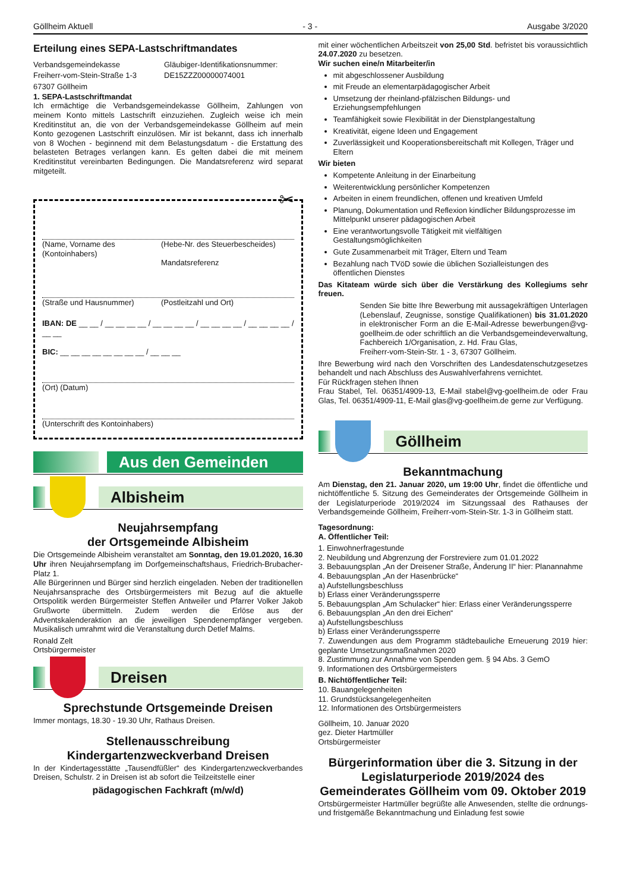Göllheim Aktuell - 3 - Ausgabe 3/2020
Erteilung eines SEPA-Lastschriftmandates
Verbandsgemeindekasse
Freiherr-vom-Stein-Straße 1-3
67307 Göllheim
Gläubiger-Identifikationsnummer:
DE15ZZZ00000074001
1. SEPA-Lastschriftmandat
Ich ermächtige die Verbandsgemeindekasse Göllheim, Zahlungen von meinem Konto mittels Lastschrift einzuziehen. Zugleich weise ich mein Kreditinstitut an, die von der Verbandsgemeindekasse Göllheim auf mein Konto gezogenen Lastschrift einzulösen. Mir ist bekannt, dass ich innerhalb von 8 Wochen - beginnend mit dem Belastungsdatum - die Erstattung des belasteten Betrages verlangen kann. Es gelten dabei die mit meinem Kreditinstitut vereinbarten Bedingungen. Die Mandatsreferenz wird separat mitgeteilt.
✂
(Name, Vorname des (Kontoinhabers)
(Hebe-Nr. des Steuerbescheides)
Mandatsreferenz
(Straße und Hausnummer) (Postleitzahl und Ort)
IBAN: DE __ __ / __ __ __ __ / __ __ __ __ / __ __ __ __ / __ __ __ __ / __ __
BIC: __ __ __ __ __ __ __ __ / __ __ __
(Ort) (Datum)
(Unterschrift des Kontoinhabers)
Aus den Gemeinden
Albisheim
Neujahrsempfang
der Ortsgemeinde Albisheim
Die Ortsgemeinde Albisheim veranstaltet am Sonntag, den 19.01.2020, 16.30 Uhr ihren Neujahrsempfang im Dorfgemeinschaftshaus, Friedrich-Brubacher-Platz 1.
Alle Bürgerinnen und Bürger sind herzlich eingeladen. Neben der traditionellen Neujahrsansprache des Ortsbürgermeisters mit Bezug auf die aktuelle Ortspolitik werden Bürgermeister Steffen Antweiler und Pfarrer Volker Jakob Grußworte übermitteln. Zudem werden die Erlöse aus der Adventskalenderaktion an die jeweiligen Spendenempfänger vergeben. Musikalisch umrahmt wird die Veranstaltung durch Detlef Malms.
Ronald Zelt
Ortsbürgermeister
Dreisen
Sprechstunde Ortsgemeinde Dreisen
Immer montags, 18.30 - 19.30 Uhr, Rathaus Dreisen.
Stellenausschreibung
Kindergartenzweckverband Dreisen
In der Kindertagesstätte „Tausendfüßler“ des Kindergartenzweckverbandes Dreisen, Schulstr. 2 in Dreisen ist ab sofort die Teilzeitstelle einer
pädagogischen Fachkraft (m/w/d)
mit einer wöchentlichen Arbeitszeit von 25,00 Std. befristet bis voraussichtlich 24.07.2020 zu besetzen.
Wir suchen eine/n Mitarbeiter/in
mit abgeschlossener Ausbildung
mit Freude an elementarpädagogischer Arbeit
Umsetzung der rheinland-pfälzischen Bildungs- und Erziehungsempfehlungen
Teamfähigkeit sowie Flexibilität in der Dienstplangestaltung
Kreativität, eigene Ideen und Engagement
Zuverlässigkeit und Kooperationsbereitschaft mit Kollegen, Träger und Eltern
Wir bieten
Kompetente Anleitung in der Einarbeitung
Weiterentwicklung persönlicher Kompetenzen
Arbeiten in einem freundlichen, offenen und kreativen Umfeld
Planung, Dokumentation und Reflexion kindlicher Bildungsprozesse im Mittelpunkt unserer pädagogischen Arbeit
Eine verantwortungsvolle Tätigkeit mit vielfältigen Gestaltungsmöglichkeiten
Gute Zusammenarbeit mit Träger, Eltern und Team
Bezahlung nach TVöD sowie die üblichen Sozialleistungen des öffentlichen Dienstes
Das Kitateam würde sich über die Verstärkung des Kollegiums sehr freuen.
Senden Sie bitte Ihre Bewerbung mit aussagekräftigen Unterlagen (Lebenslauf, Zeugnisse, sonstige Qualifikationen) bis 31.01.2020 in elektronischer Form an die E-Mail-Adresse bewerbungen@vg-goellheim.de oder schriftlich an die Verbandsgemeindeverwaltung, Fachbereich 1/Organisation, z. Hd. Frau Glas,
Freiherr-vom-Stein-Str. 1 - 3, 67307 Göllheim.
Ihre Bewerbung wird nach den Vorschriften des Landesdatenschutzgesetzes behandelt und nach Abschluss des Auswahlverfahrens vernichtet.
Für Rückfragen stehen Ihnen
Frau Stabel, Tel. 06351/4909-13, E-Mail stabel@vg-goellheim.de oder Frau Glas, Tel. 06351/4909-11, E-Mail glas@vg-goellheim.de gerne zur Verfügung.
Göllheim
Bekanntmachung
Am Dienstag, den 21. Januar 2020, um 19:00 Uhr, findet die öffentliche und nichtöffentliche 5. Sitzung des Gemeinderates der Ortsgemeinde Göllheim in der Legislaturperiode 2019/2024 im Sitzungssaal des Rathauses der Verbandsgemeinde Göllheim, Freiherr-vom-Stein-Str. 1-3 in Göllheim statt.
Tagesordnung:
A. Öffentlicher Teil:
1. Einwohnerfragestunde
2. Neubildung und Abgrenzung der Forstreviere zum 01.01.2022
3. Bebauungsplan „An der Dreisener Straße, Änderung II“ hier: Planannahme
4. Bebauungsplan „An der Hasenbrücke“
a) Aufstellungsbeschluss
b) Erlass einer Veränderungssperre
5. Bebauungsplan „Am Schulacker“ hier: Erlass einer Veränderungssperre
6. Bebauungsplan „An den drei Eichen“
a) Aufstellungsbeschluss
b) Erlass einer Veränderungssperre
7. Zuwendungen aus dem Programm städtebauliche Erneuerung 2019 hier: geplante Umsetzungsmaßnahmen 2020
8. Zustimmung zur Annahme von Spenden gem. § 94 Abs. 3 GemO
9. Informationen des Ortsbürgermeisters
B. Nichtöffentlicher Teil:
10. Bauangelegenheiten
11. Grundstücksangelegenheiten
12. Informationen des Ortsbürgermeisters
Göllheim, 10. Januar 2020
gez. Dieter Hartmüller
Ortsbürgermeister
Bürgerinformation über die 3. Sitzung in der Legislaturperiode 2019/2024 des Gemeinderates Göllheim vom 09. Oktober 2019
Ortsbürgermeister Hartmüller begrüßte alle Anwesenden, stellte die ordnungs- und fristgemäße Bekanntmachung und Einladung fest sowie